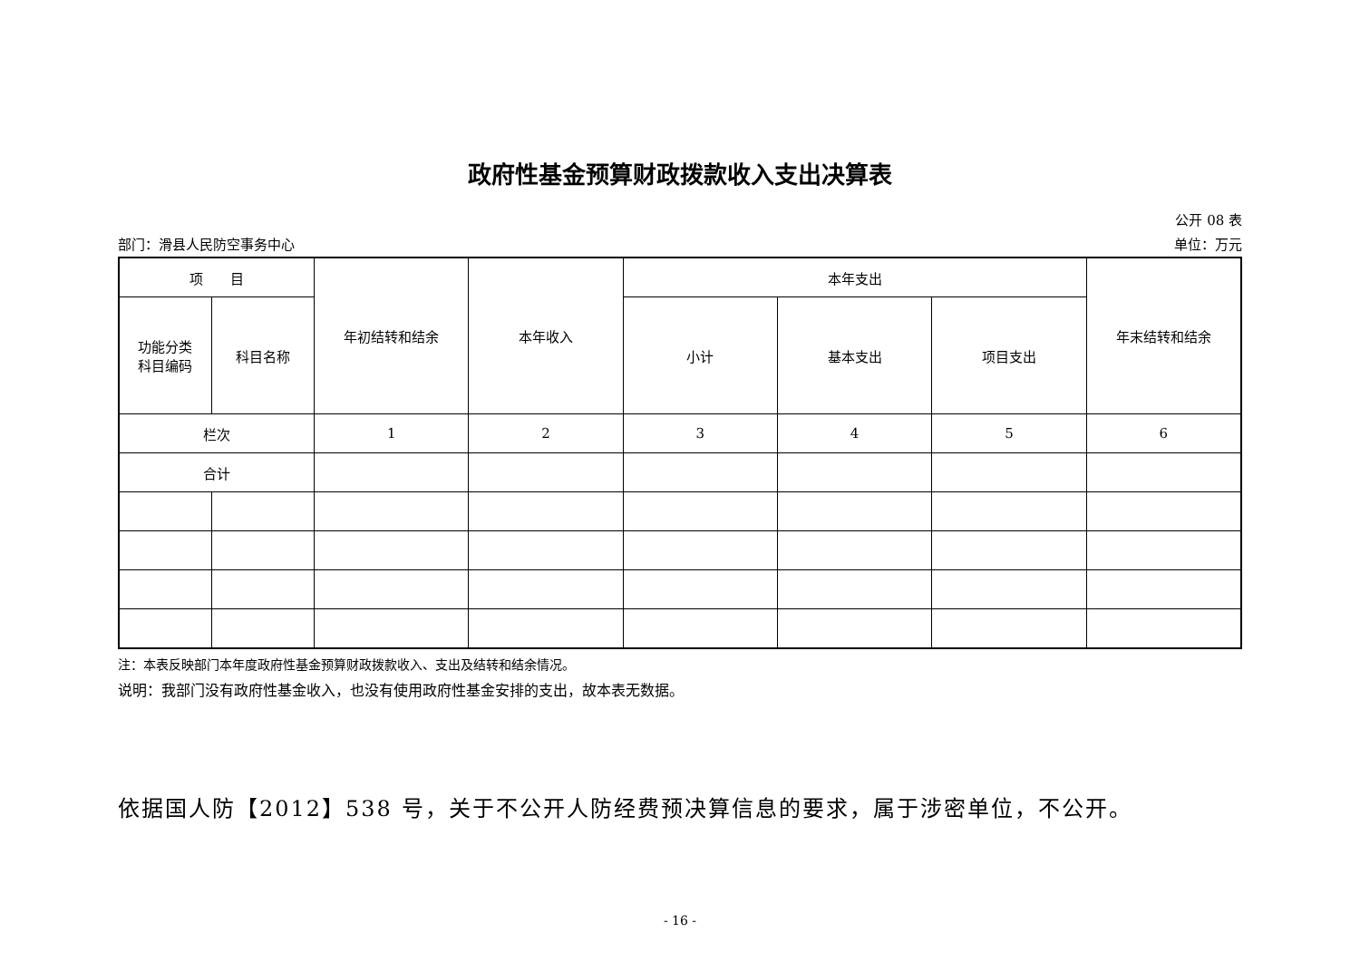政府性基金预算财政拨款收入支出决算表
公开 08 表
部门：滑县人民防空事务中心 单位：万元
| 项 目 | | 年初结转和结余 | 本年收入 | 本年支出 | | | 年末结转和结余 |
| --- | --- | --- | --- | --- | --- | --- | --- |
| 功能分类 科目编码 | 科目名称 | | | 小计 | 基本支出 | 项目支出 | |
| 栏次 | | 1 | 2 | 3 | 4 | 5 | 6 |
| 合计 | | | | | | | |
注：本表反映部门本年度政府性基金预算财政拨款收入、支出及结转和结余情况。
说明：我部门没有政府性基金收入，也没有使用政府性基金安排的支出，故本表无数据。
依据国人防【2012】538 号，关于不公开人防经费预决算信息的要求，属于涉密单位，不公开。
- 16 -